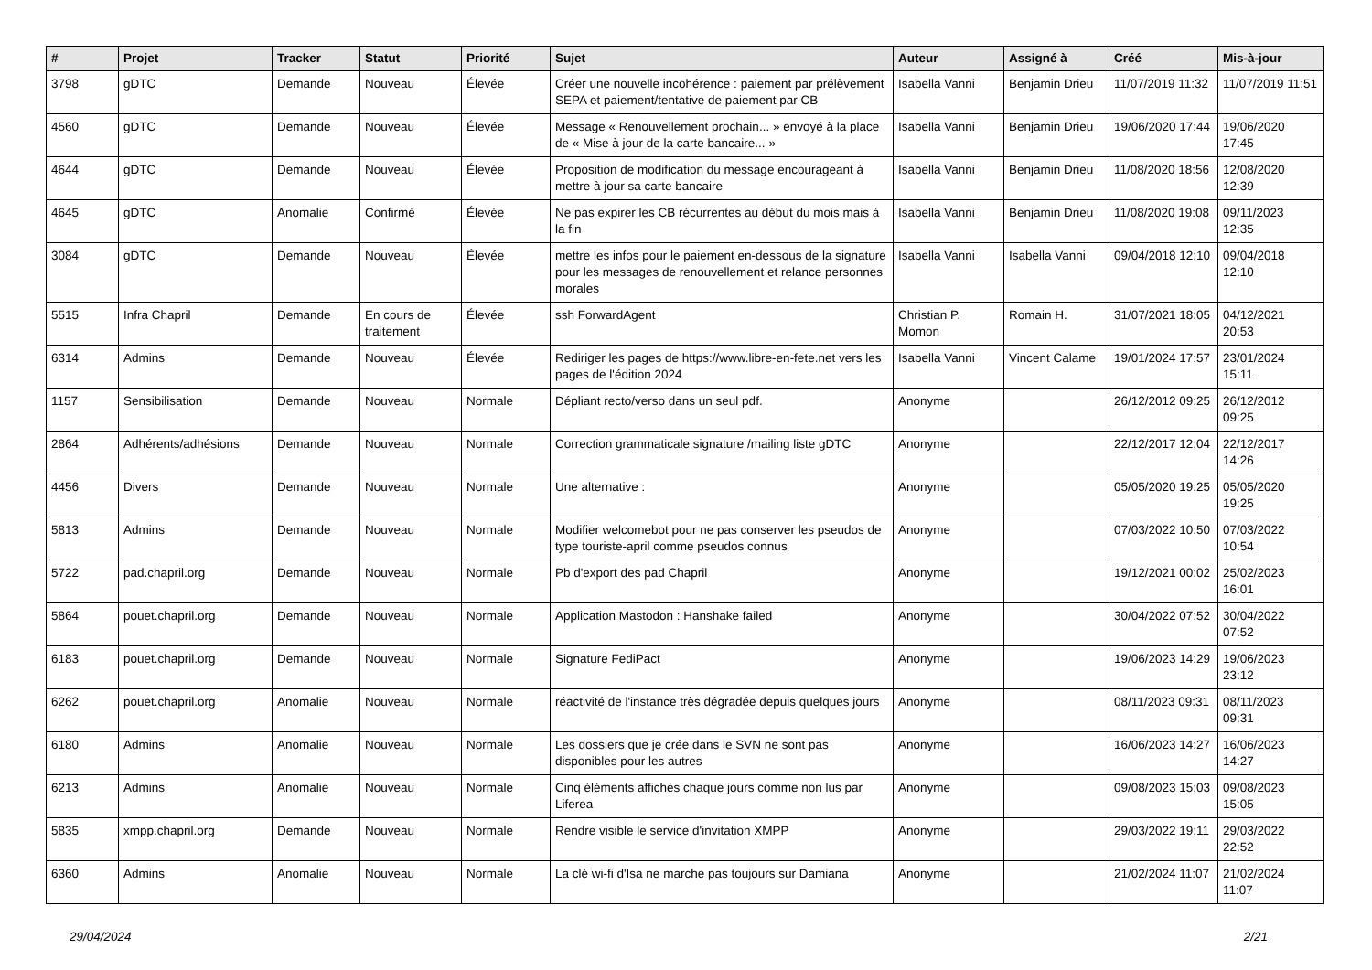| # | Projet | Tracker | Statut | Priorité | Sujet | Auteur | Assigné à | Créé | Mis-à-jour |
| --- | --- | --- | --- | --- | --- | --- | --- | --- | --- |
| 3798 | gDTC | Demande | Nouveau | Élevée | Créer une nouvelle incohérence : paiement par prélèvement SEPA et paiement/tentative de paiement par CB | Isabella Vanni | Benjamin Drieu | 11/07/2019 11:32 | 11/07/2019 11:51 |
| 4560 | gDTC | Demande | Nouveau | Élevée | Message « Renouvellement prochain... » envoyé à la place de « Mise à jour de la carte bancaire... » | Isabella Vanni | Benjamin Drieu | 19/06/2020 17:44 | 19/06/2020 17:45 |
| 4644 | gDTC | Demande | Nouveau | Élevée | Proposition de modification du message encourageant à mettre à jour sa carte bancaire | Isabella Vanni | Benjamin Drieu | 11/08/2020 18:56 | 12/08/2020 12:39 |
| 4645 | gDTC | Anomalie | Confirmé | Élevée | Ne pas expirer les CB récurrentes au début du mois mais à la fin | Isabella Vanni | Benjamin Drieu | 11/08/2020 19:08 | 09/11/2023 12:35 |
| 3084 | gDTC | Demande | Nouveau | Élevée | mettre les infos pour le paiement en-dessous de la signature pour les messages de renouvellement et relance personnes morales | Isabella Vanni | Isabella Vanni | 09/04/2018 12:10 | 09/04/2018 12:10 |
| 5515 | Infra Chapril | Demande | En cours de traitement | Élevée | ssh ForwardAgent | Christian P. Momon | Romain H. | 31/07/2021 18:05 | 04/12/2021 20:53 |
| 6314 | Admins | Demande | Nouveau | Élevée | Rediriger les pages de https://www.libre-en-fete.net vers les pages de l'édition 2024 | Isabella Vanni | Vincent Calame | 19/01/2024 17:57 | 23/01/2024 15:11 |
| 1157 | Sensibilisation | Demande | Nouveau | Normale | Dépliant recto/verso dans un seul pdf. | Anonyme | | 26/12/2012 09:25 | 26/12/2012 09:25 |
| 2864 | Adhérents/adhésions | Demande | Nouveau | Normale | Correction grammaticale signature /mailing liste gDTC | Anonyme | | 22/12/2017 12:04 | 22/12/2017 14:26 |
| 4456 | Divers | Demande | Nouveau | Normale | Une alternative : | Anonyme | | 05/05/2020 19:25 | 05/05/2020 19:25 |
| 5813 | Admins | Demande | Nouveau | Normale | Modifier welcomebot pour ne pas conserver les pseudos de type touriste-april comme pseudos connus | Anonyme | | 07/03/2022 10:50 | 07/03/2022 10:54 |
| 5722 | pad.chapril.org | Demande | Nouveau | Normale | Pb d'export des pad Chapril | Anonyme | | 19/12/2021 00:02 | 25/02/2023 16:01 |
| 5864 | pouet.chapril.org | Demande | Nouveau | Normale | Application Mastodon : Hanshake failed | Anonyme | | 30/04/2022 07:52 | 30/04/2022 07:52 |
| 6183 | pouet.chapril.org | Demande | Nouveau | Normale | Signature FediPact | Anonyme | | 19/06/2023 14:29 | 19/06/2023 23:12 |
| 6262 | pouet.chapril.org | Anomalie | Nouveau | Normale | réactivité de l'instance très dégradée depuis quelques jours | Anonyme | | 08/11/2023 09:31 | 08/11/2023 09:31 |
| 6180 | Admins | Anomalie | Nouveau | Normale | Les dossiers que je crée dans le SVN ne sont pas disponibles pour les autres | Anonyme | | 16/06/2023 14:27 | 16/06/2023 14:27 |
| 6213 | Admins | Anomalie | Nouveau | Normale | Cinq éléments affichés chaque jours comme non lus par Liferea | Anonyme | | 09/08/2023 15:03 | 09/08/2023 15:05 |
| 5835 | xmpp.chapril.org | Demande | Nouveau | Normale | Rendre visible le service d'invitation XMPP | Anonyme | | 29/03/2022 19:11 | 29/03/2022 22:52 |
| 6360 | Admins | Anomalie | Nouveau | Normale | La clé wi-fi d'Isa ne marche pas toujours sur Damiana | Anonyme | | 21/02/2024 11:07 | 21/02/2024 11:07 |
29/04/2024 2/21